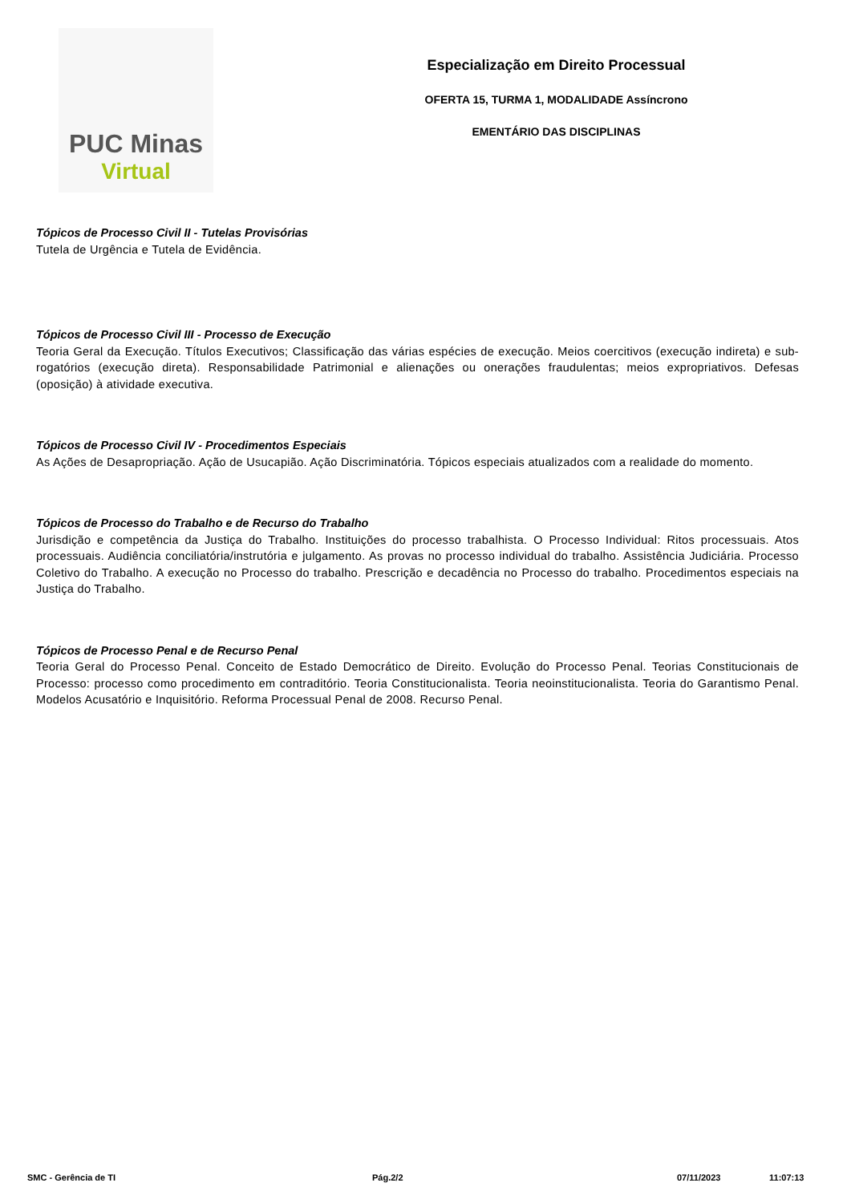PUC Minas
Virtual
Especialização em Direito Processual
OFERTA 15, TURMA 1, MODALIDADE Assíncrono
EMENTÁRIO DAS DISCIPLINAS
Tópicos de Processo Civil II - Tutelas Provisórias
Tutela de Urgência e Tutela de Evidência.
Tópicos de Processo Civil III - Processo de Execução
Teoria Geral da Execução. Títulos Executivos; Classificação das várias espécies de execução. Meios coercitivos (execução indireta) e sub-rogatórios (execução direta). Responsabilidade Patrimonial e alienações ou onerações fraudulentas; meios expropriativos. Defesas (oposição) à atividade executiva.
Tópicos de Processo Civil IV - Procedimentos Especiais
As Ações de Desapropriação. Ação de Usucapião. Ação Discriminatória. Tópicos especiais atualizados com a realidade do momento.
Tópicos de Processo do Trabalho e de Recurso do Trabalho
Jurisdição e competência da Justiça do Trabalho. Instituições do processo trabalhista. O Processo Individual: Ritos processuais. Atos processuais. Audiência conciliatória/instrutória e julgamento. As provas no processo individual do trabalho. Assistência Judiciária. Processo Coletivo do Trabalho. A execução no Processo do trabalho. Prescrição e decadência no Processo do trabalho. Procedimentos especiais na Justiça do Trabalho.
Tópicos de Processo Penal e de Recurso Penal
Teoria Geral do Processo Penal. Conceito de Estado Democrático de Direito. Evolução do Processo Penal. Teorias Constitucionais de Processo: processo como procedimento em contraditório. Teoria Constitucionalista. Teoria neoinstitucionalista. Teoria do Garantismo Penal. Modelos Acusatório e Inquisitório. Reforma Processual Penal de 2008. Recurso Penal.
SMC - Gerência de TI Pág.2/2 07/11/2023 11:07:13